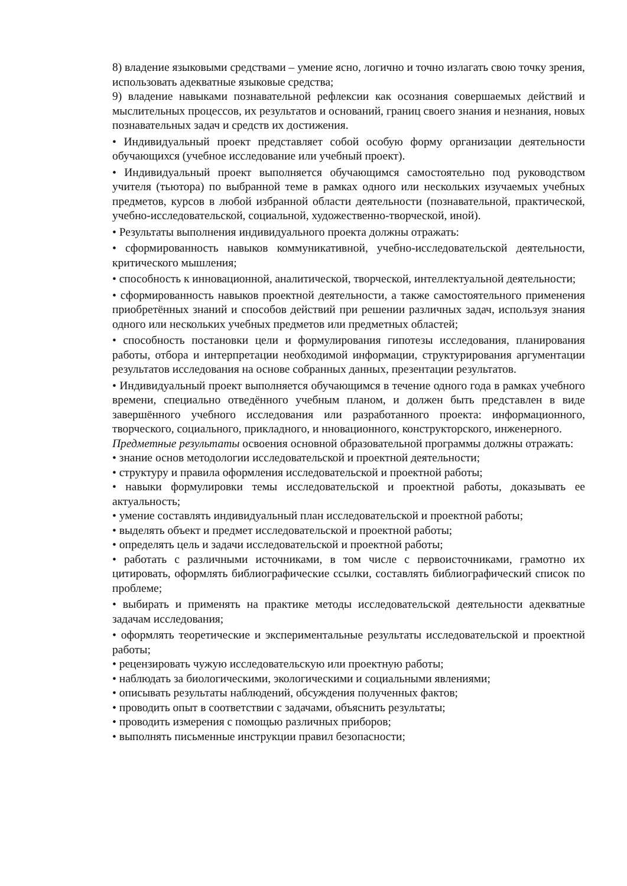8) владение языковыми средствами – умение ясно, логично и точно излагать свою точку зрения, использовать адекватные языковые средства;
9) владение навыками познавательной рефлексии как осознания совершаемых действий и мыслительных процессов, их результатов и оснований, границ своего знания и незнания, новых познавательных задач и средств их достижения.
• Индивидуальный проект представляет собой особую форму организации деятельности обучающихся (учебное исследование или учебный проект).
• Индивидуальный проект выполняется обучающимся самостоятельно под руководством учителя (тьютора) по выбранной теме в рамках одного или нескольких изучаемых учебных предметов, курсов в любой избранной области деятельности (познавательной, практической, учебно-исследовательской, социальной, художественно-творческой, иной).
• Результаты выполнения индивидуального проекта должны отражать:
• сформированность навыков коммуникативной, учебно-исследовательской деятельности, критического мышления;
• способность к инновационной, аналитической, творческой, интеллектуальной деятельности;
• сформированность навыков проектной деятельности, а также самостоятельного применения приобретённых знаний и способов действий при решении различных задач, используя знания одного или нескольких учебных предметов или предметных областей;
• способность постановки цели и формулирования гипотезы исследования, планирования работы, отбора и интерпретации необходимой информации, структурирования аргументации результатов исследования на основе собранных данных, презентации результатов.
• Индивидуальный проект выполняется обучающимся в течение одного года в рамках учебного времени, специально отведённого учебным планом, и должен быть представлен в виде завершённого учебного исследования или разработанного проекта: информационного, творческого, социального, прикладного, и нновационного, конструкторского, инженерного.
Предметные результаты освоения основной образовательной программы должны отражать:
• знание основ методологии исследовательской и проектной деятельности;
• структуру и правила оформления исследовательской и проектной работы;
• навыки формулировки темы исследовательской и проектной работы, доказывать ее актуальность;
• умение составлять индивидуальный план исследовательской и проектной работы;
• выделять объект и предмет исследовательской и проектной работы;
• определять цель и задачи исследовательской и проектной работы;
• работать с различными источниками, в том числе с первоисточниками, грамотно их цитировать, оформлять библиографические ссылки, составлять библиографический список по проблеме;
• выбирать и применять на практике методы исследовательской деятельности адекватные задачам исследования;
• оформлять теоретические и экспериментальные результаты исследовательской и проектной работы;
• рецензировать чужую исследовательскую или проектную работы;
• наблюдать за биологическими, экологическими и социальными явлениями;
• описывать результаты наблюдений, обсуждения полученных фактов;
• проводить опыт в соответствии с задачами, объяснить результаты;
• проводить измерения с помощью различных приборов;
• выполнять письменные инструкции правил безопасности;